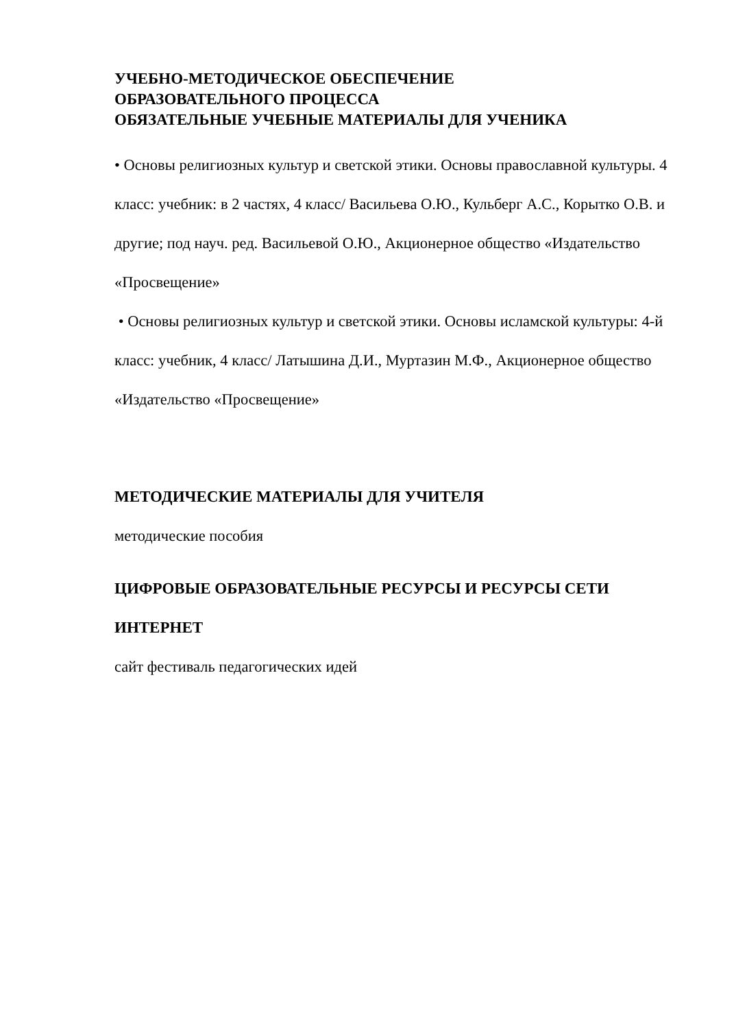УЧЕБНО-МЕТОДИЧЕСКОЕ ОБЕСПЕЧЕНИЕ
ОБРАЗОВАТЕЛЬНОГО ПРОЦЕССА
ОБЯЗАТЕЛЬНЫЕ УЧЕБНЫЕ МАТЕРИАЛЫ ДЛЯ УЧЕНИКА
• Основы религиозных культур и светской этики. Основы православной культуры. 4 класс: учебник: в 2 частях, 4 класс/ Васильева О.Ю., Кульберг А.С., Корытко О.В. и другие; под науч. ред. Васильевой О.Ю., Акционерное общество «Издательство «Просвещение»
• Основы религиозных культур и светской этики. Основы исламской культуры: 4-й класс: учебник, 4 класс/ Латышина Д.И., Муртазин М.Ф., Акционерное общество «Издательство «Просвещение»
МЕТОДИЧЕСКИЕ МАТЕРИАЛЫ ДЛЯ УЧИТЕЛЯ
методические пособия
ЦИФРОВЫЕ ОБРАЗОВАТЕЛЬНЫЕ РЕСУРСЫ И РЕСУРСЫ СЕТИ ИНТЕРНЕТ
сайт фестиваль педагогических идей